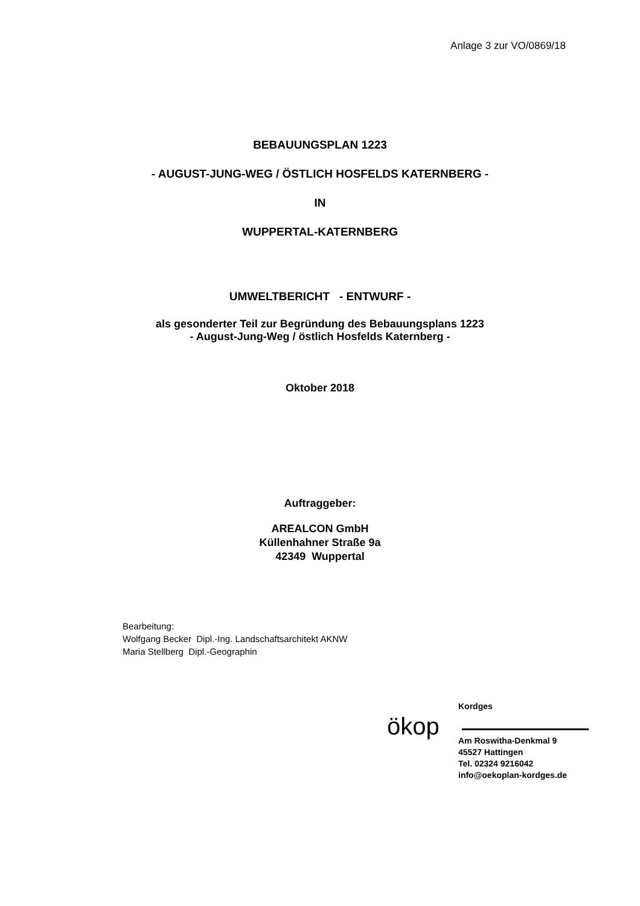Anlage 3 zur VO/0869/18
BEBAUUNGSPLAN 1223
- AUGUST-JUNG-WEG / ÖSTLICH HOSFELDS KATERNBERG -
IN
WUPPERTAL-KATERNBERG
UMWELTBERICHT - ENTWURF -
als gesonderter Teil zur Begründung des Bebauungsplans 1223
- August-Jung-Weg / östlich Hosfelds Katernberg -
Oktober 2018
Auftraggeber:
AREALCON GmbH
Küllenhahner Straße 9a
42349 Wuppertal
Bearbeitung:
Wolfgang Becker Dipl.-Ing. Landschaftsarchitekt AKNW
Maria Stellberg Dipl.-Geographin
ökop
Kordges
Am Roswitha-Denkmal 9
45527 Hattingen
Tel. 02324 9216042
info@oekoplan-kordges.de